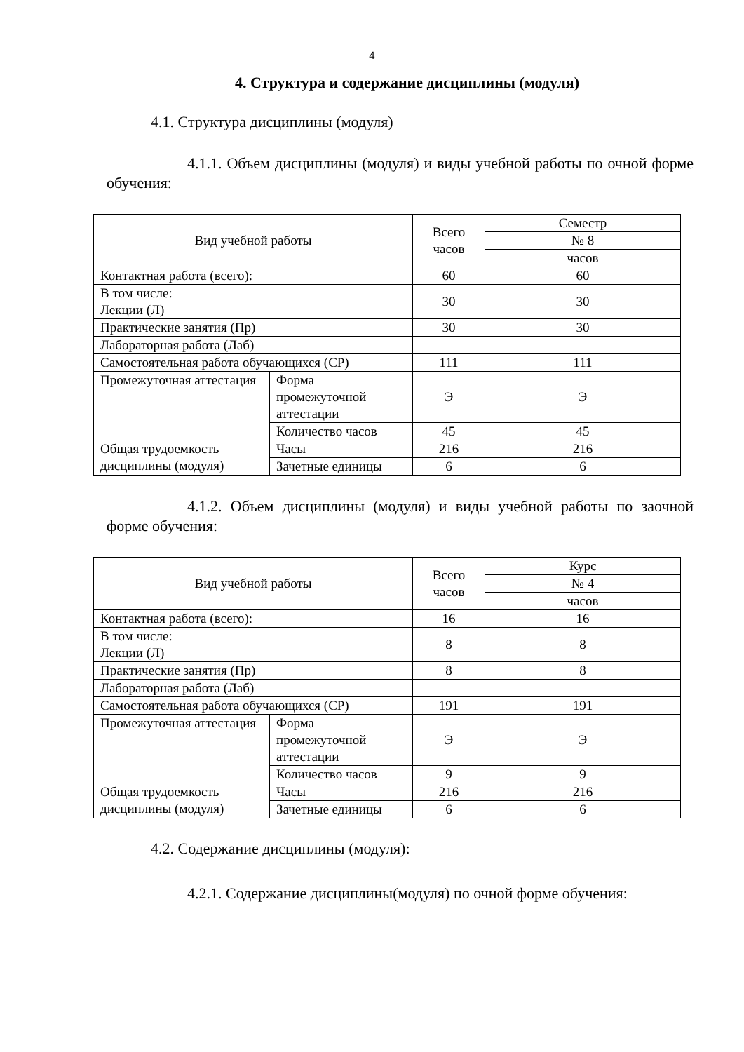4
4. Структура и содержание дисциплины (модуля)
4.1. Структура дисциплины (модуля)
4.1.1. Объем дисциплины (модуля) и виды учебной работы по очной форме обучения:
| Вид учебной работы | | Всего часов | Семестр |
| | | | № 8 |
| | | | часов |
| Контактная работа (всего): | | 60 | 60 |
| В том числе: Лекции (Л) | | 30 | 30 |
| Практические занятия (Пр) | | 30 | 30 |
| Лабораторная работа (Лаб) | | | |
| Самостоятельная работа обучающихся (СР) | | 111 | 111 |
| Промежуточная аттестация | Форма промежуточной аттестации | Э | Э |
| | Количество часов | 45 | 45 |
| Общая трудоемкость дисциплины (модуля) | Часы | 216 | 216 |
| | Зачетные единицы | 6 | 6 |
4.1.2. Объем дисциплины (модуля) и виды учебной работы по заочной форме обучения:
| Вид учебной работы | | Всего часов | Курс |
| | | | № 4 |
| | | | часов |
| Контактная работа (всего): | | 16 | 16 |
| В том числе: Лекции (Л) | | 8 | 8 |
| Практические занятия (Пр) | | 8 | 8 |
| Лабораторная работа (Лаб) | | | |
| Самостоятельная работа обучающихся (СР) | | 191 | 191 |
| Промежуточная аттестация | Форма промежуточной аттестации | Э | Э |
| | Количество часов | 9 | 9 |
| Общая трудоемкость дисциплины (модуля) | Часы | 216 | 216 |
| | Зачетные единицы | 6 | 6 |
4.2. Содержание дисциплины (модуля):
4.2.1. Содержание дисциплины(модуля) по очной форме обучения: